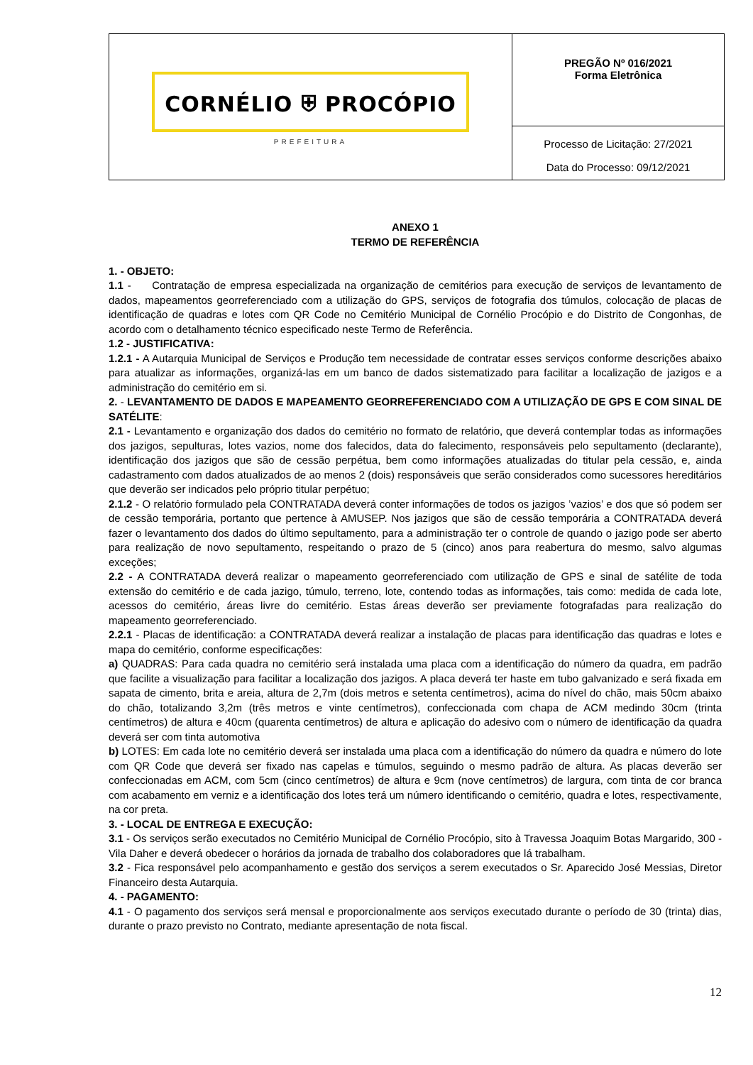| CORNÉLIO ⛨ PROCÓPIO PREFEITURA | PREGÃO Nº 016/2021 Forma Eletrônica |
| | Processo de Licitação: 27/2021 Data do Processo: 09/12/2021 |
ANEXO 1
TERMO DE REFERÊNCIA
1. - OBJETO:
1.1 - Contratação de empresa especializada na organização de cemitérios para execução de serviços de levantamento de dados, mapeamentos georreferenciado com a utilização do GPS, serviços de fotografia dos túmulos, colocação de placas de identificação de quadras e lotes com QR Code no Cemitério Municipal de Cornélio Procópio e do Distrito de Congonhas, de acordo com o detalhamento técnico especificado neste Termo de Referência.
1.2 - JUSTIFICATIVA:
1.2.1 - A Autarquia Municipal de Serviços e Produção tem necessidade de contratar esses serviços conforme descrições abaixo para atualizar as informações, organizá-las em um banco de dados sistematizado para facilitar a localização de jazigos e a administração do cemitério em si.
2. - LEVANTAMENTO DE DADOS E MAPEAMENTO GEORREFERENCIADO COM A UTILIZAÇÃO DE GPS E COM SINAL DE SATÉLITE:
2.1 - Levantamento e organização dos dados do cemitério no formato de relatório, que deverá contemplar todas as informações dos jazigos, sepulturas, lotes vazios, nome dos falecidos, data do falecimento, responsáveis pelo sepultamento (declarante), identificação dos jazigos que são de cessão perpétua, bem como informações atualizadas do titular pela cessão, e, ainda cadastramento com dados atualizados de ao menos 2 (dois) responsáveis que serão considerados como sucessores hereditários que deverão ser indicados pelo próprio titular perpétuo;
2.1.2 - O relatório formulado pela CONTRATADA deverá conter informações de todos os jazigos ’vazios’ e dos que só podem ser de cessão temporária, portanto que pertence à AMUSEP. Nos jazigos que são de cessão temporária a CONTRATADA deverá fazer o levantamento dos dados do último sepultamento, para a administração ter o controle de quando o jazigo pode ser aberto para realização de novo sepultamento, respeitando o prazo de 5 (cinco) anos para reabertura do mesmo, salvo algumas exceções;
2.2 - A CONTRATADA deverá realizar o mapeamento georreferenciado com utilização de GPS e sinal de satélite de toda extensão do cemitério e de cada jazigo, túmulo, terreno, lote, contendo todas as informações, tais como: medida de cada lote, acessos do cemitério, áreas livre do cemitério. Estas áreas deverão ser previamente fotografadas para realização do mapeamento georreferenciado.
2.2.1 - Placas de identificação: a CONTRATADA deverá realizar a instalação de placas para identificação das quadras e lotes e mapa do cemitério, conforme especificações:
a) QUADRAS: Para cada quadra no cemitério será instalada uma placa com a identificação do número da quadra, em padrão que facilite a visualização para facilitar a localização dos jazigos. A placa deverá ter haste em tubo galvanizado e será fixada em sapata de cimento, brita e areia, altura de 2,7m (dois metros e setenta centímetros), acima do nível do chão, mais 50cm abaixo do chão, totalizando 3,2m (três metros e vinte centímetros), confeccionada com chapa de ACM medindo 30cm (trinta centímetros) de altura e 40cm (quarenta centímetros) de altura e aplicação do adesivo com o número de identificação da quadra deverá ser com tinta automotiva
b) LOTES: Em cada lote no cemitério deverá ser instalada uma placa com a identificação do número da quadra e número do lote com QR Code que deverá ser fixado nas capelas e túmulos, seguindo o mesmo padrão de altura. As placas deverão ser confeccionadas em ACM, com 5cm (cinco centímetros) de altura e 9cm (nove centímetros) de largura, com tinta de cor branca com acabamento em verniz e a identificação dos lotes terá um número identificando o cemitério, quadra e lotes, respectivamente, na cor preta.
3. - LOCAL DE ENTREGA E EXECUÇÃO:
3.1 - Os serviços serão executados no Cemitério Municipal de Cornélio Procópio, sito à Travessa Joaquim Botas Margarido, 300 - Vila Daher e deverá obedecer o horários da jornada de trabalho dos colaboradores que lá trabalham.
3.2 - Fica responsável pelo acompanhamento e gestão dos serviços a serem executados o Sr. Aparecido José Messias, Diretor Financeiro desta Autarquia.
4. - PAGAMENTO:
4.1 - O pagamento dos serviços será mensal e proporcionalmente aos serviços executado durante o período de 30 (trinta) dias, durante o prazo previsto no Contrato, mediante apresentação de nota fiscal.
12